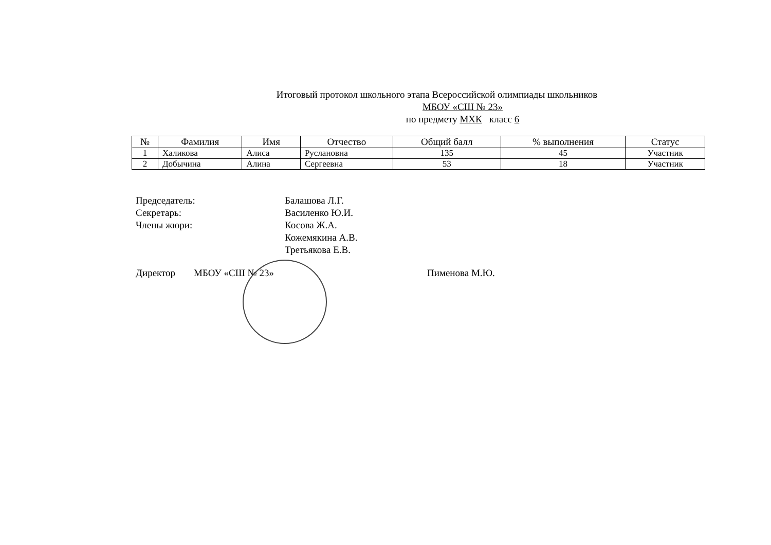Итоговый протокол школьного этапа Всероссийской олимпиады школьников
МБОУ «СШ № 23»
по предмету МХК класс 6
| № | Фамилия | Имя | Отчество | Общий балл | % выполнения | Статус |
| --- | --- | --- | --- | --- | --- | --- |
| 1 | Халикова | Алиса | Руслановна | 135 | 45 | Участник |
| 2 | Добычина | Алина | Сергеевна | 53 | 18 | Участник |
Председатель: Балашова Л.Г.
Секретарь: Василенко Ю.И.
Члены жюри: Косова Ж.А.
Кожемякина А.В.
Третьякова Е.В.
Директор МБОУ «СШ № 23» Пименова М.Ю.